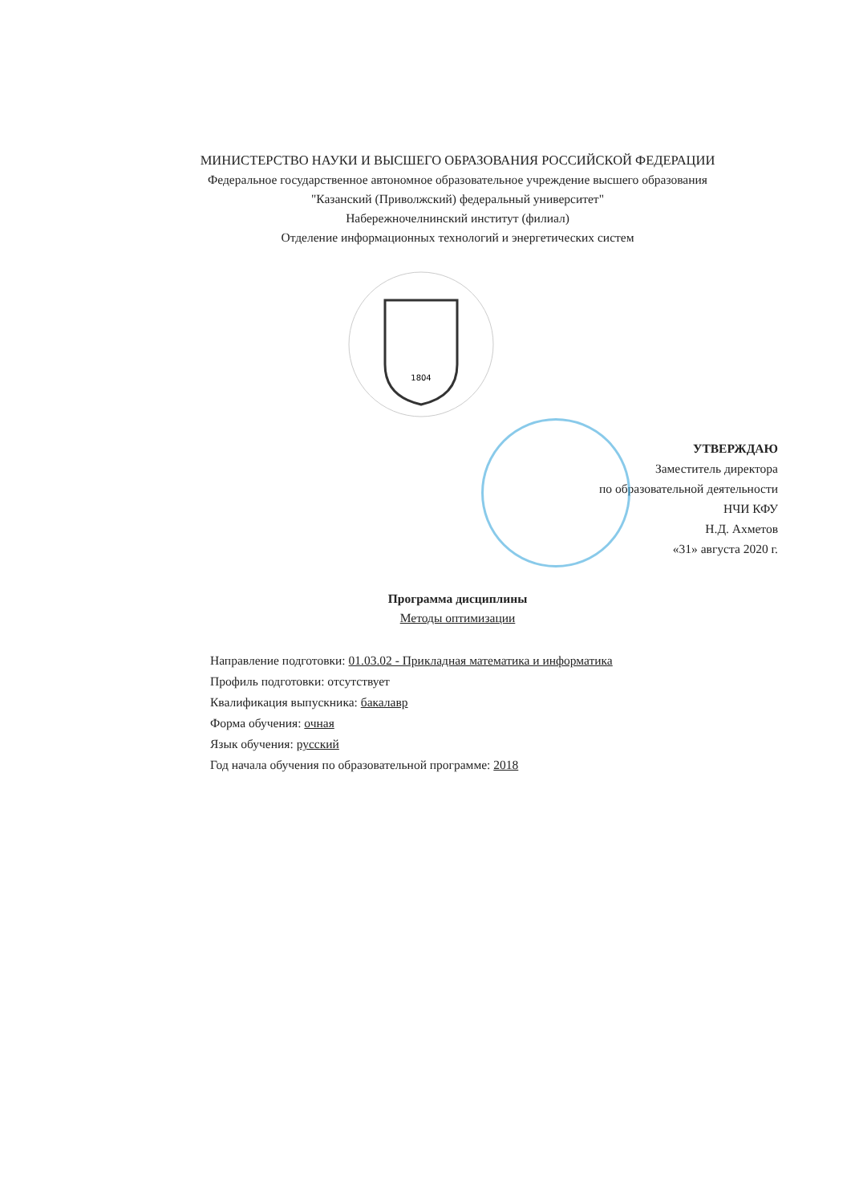МИНИСТЕРСТВО НАУКИ И ВЫСШЕГО ОБРАЗОВАНИЯ РОССИЙСКОЙ ФЕДЕРАЦИИ
Федеральное государственное автономное образовательное учреждение высшего образования
"Казанский (Приволжский) федеральный университет"
Набережночелнинский институт (филиал)
Отделение информационных технологий и энергетических систем
1804
УТВЕРЖДАЮ
Заместитель директора
по образовательной деятельности
НЧИ КФУ
Н.Д. Ахметов
«31» августа 2020 г.
Программа дисциплины
Методы оптимизации
Направление подготовки: 01.03.02 - Прикладная математика и информатика
Профиль подготовки: отсутствует
Квалификация выпускника: бакалавр
Форма обучения: очная
Язык обучения: русский
Год начала обучения по образовательной программе: 2018